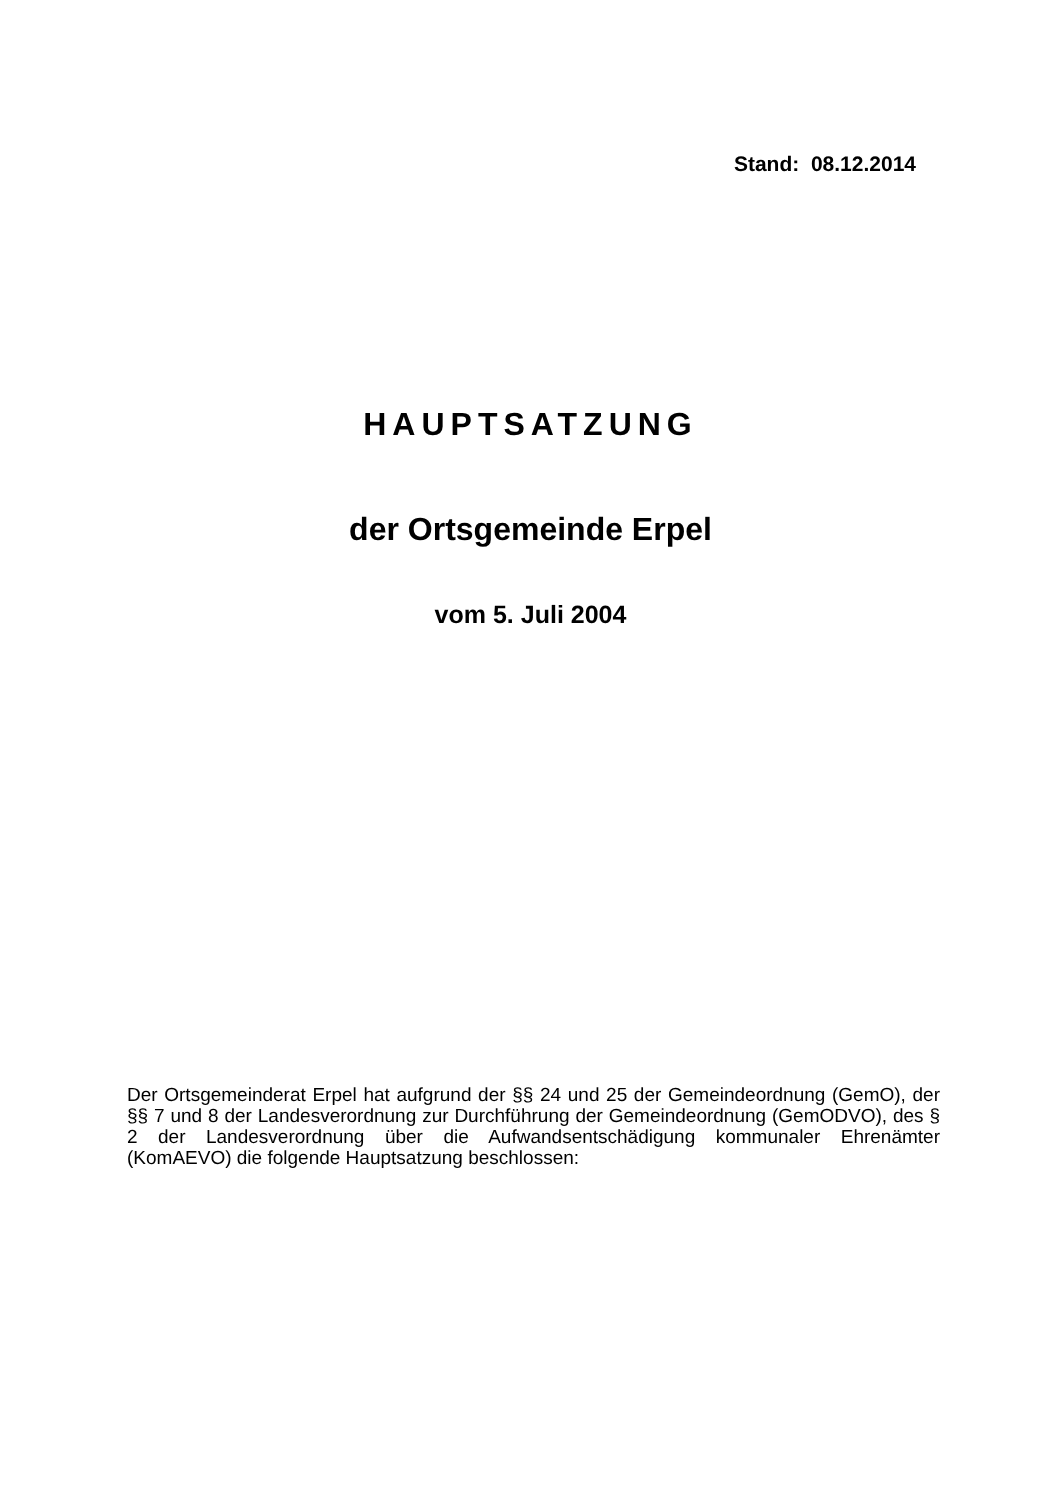Stand: 08.12.2014
HAUPTSATZUNG
der Ortsgemeinde Erpel
vom 5. Juli 2004
Der Ortsgemeinderat Erpel hat aufgrund der §§ 24 und 25 der Gemeindeordnung (GemO), der §§ 7 und 8 der Landesverordnung zur Durchführung der Gemeindeordnung (GemODVO), des § 2 der Landesverordnung über die Aufwandsentschädigung kommunaler Ehrenämter (KomAEVO) die folgende Hauptsatzung beschlossen: